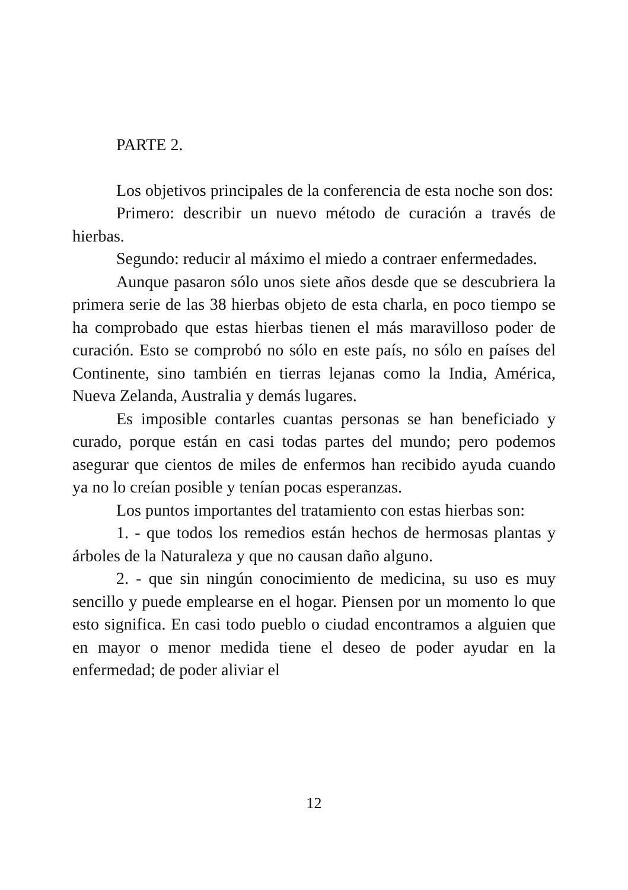PARTE 2.
Los objetivos principales de la conferencia de esta noche son dos:
Primero: describir un nuevo método de curación a través de hierbas.
Segundo: reducir al máximo el miedo a contraer enfermedades.
Aunque pasaron sólo unos siete años desde que se descubriera la primera serie de las 38 hierbas objeto de esta charla, en poco tiempo se ha comprobado que estas hierbas tienen el más maravilloso poder de curación. Esto se comprobó no sólo en este país, no sólo en países del Continente, sino también en tierras lejanas como la India, América, Nueva Zelanda, Australia y demás lugares.
Es imposible contarles cuantas personas se han beneficiado y curado, porque están en casi todas partes del mundo; pero podemos asegurar que cientos de miles de enfermos han recibido ayuda cuando ya no lo creían posible y tenían pocas esperanzas.
Los puntos importantes del tratamiento con estas hierbas son:
1. - que todos los remedios están hechos de hermosas plantas y árboles de la Naturaleza y que no causan daño alguno.
2. - que sin ningún conocimiento de medicina, su uso es muy sencillo y puede emplearse en el hogar. Piensen por un momento lo que esto significa. En casi todo pueblo o ciudad encontramos a alguien que en mayor o menor medida tiene el deseo de poder ayudar en la enfermedad; de poder aliviar el
12